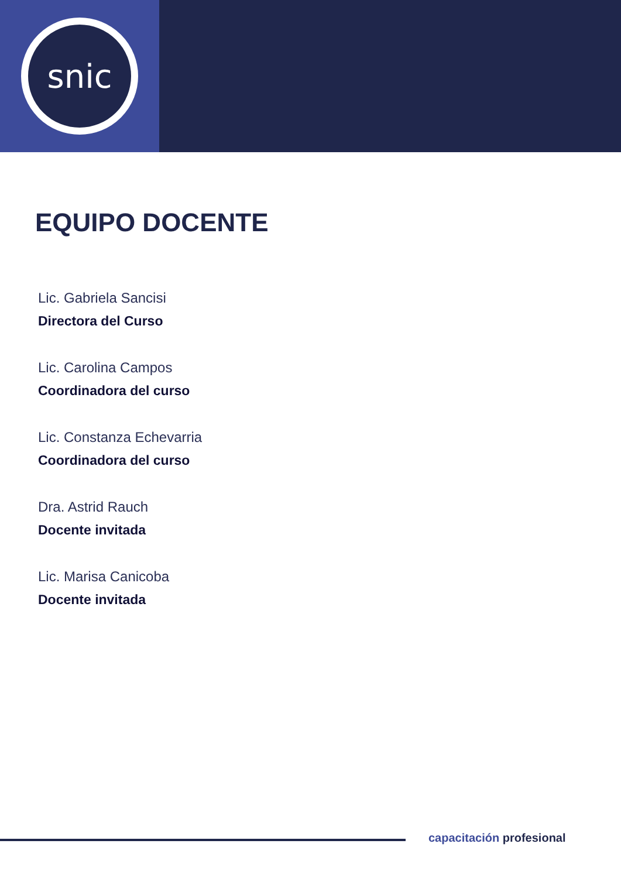snic
EQUIPO DOCENTE
Lic. Gabriela Sancisi
Directora del Curso
Lic. Carolina Campos
Coordinadora del curso
Lic. Constanza Echevarria
Coordinadora del curso
Dra. Astrid Rauch
Docente invitada
Lic. Marisa Canicoba
Docente invitada
capacitación profesional